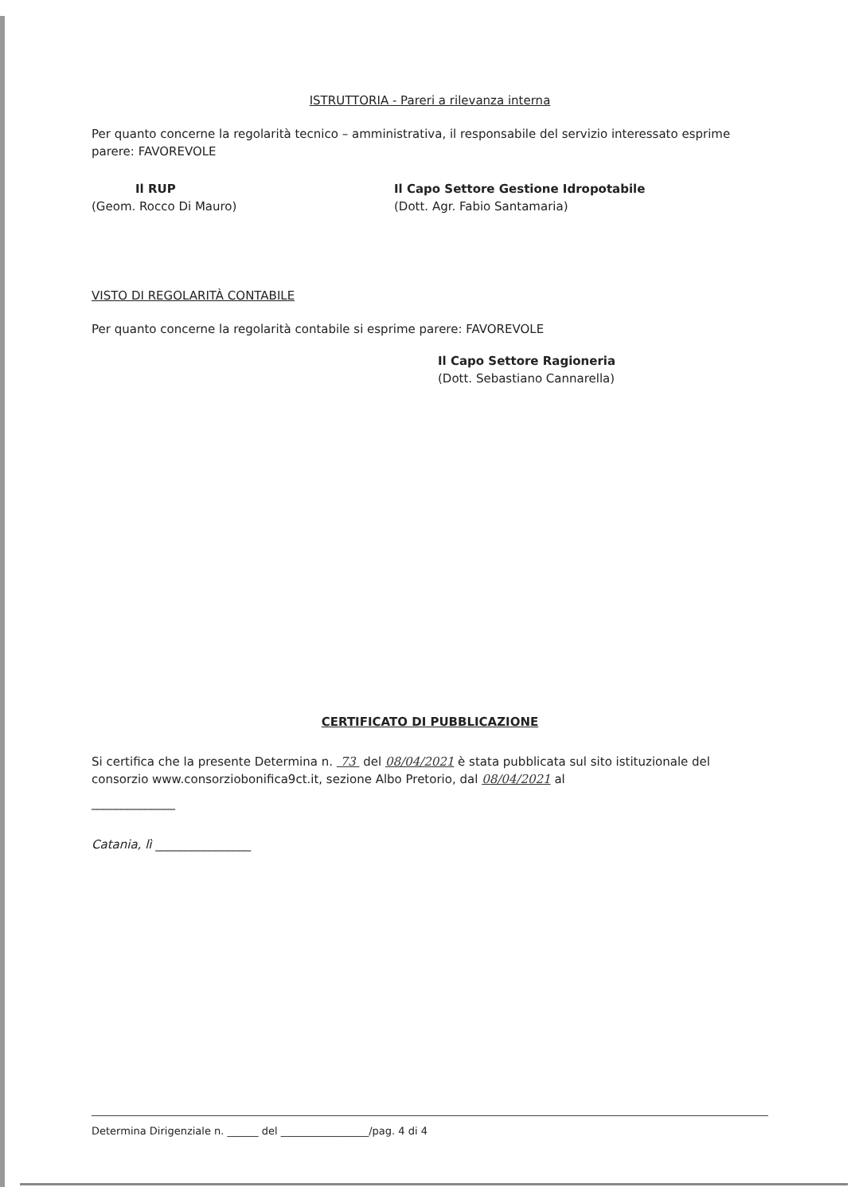ISTRUTTORIA - Pareri a rilevanza interna
Per quanto concerne la regolarità tecnico – amministrativa, il responsabile del servizio interessato esprime parere: FAVOREVOLE
Il RUP
(Geom. Rocco Di Mauro)
Il Capo Settore Gestione Idropotabile
(Dott. Agr. Fabio Santamaria)
VISTO DI REGOLARITÀ CONTABILE
Per quanto concerne la regolarità contabile si esprime parere: FAVOREVOLE
Il Capo Settore Ragioneria
(Dott. Sebastiano Cannarella)
CERTIFICATO DI PUBBLICAZIONE
Si certifica che la presente Determina n. 73 del 08/04/2021 è stata pubblicata sul sito istituzionale del consorzio www.consorziobonifica9ct.it, sezione Albo Pretorio, dal 08/04/2021 al
______________
Catania, lì ________________
Determina Dirigenziale n. ______ del _________________/pag. 4 di 4